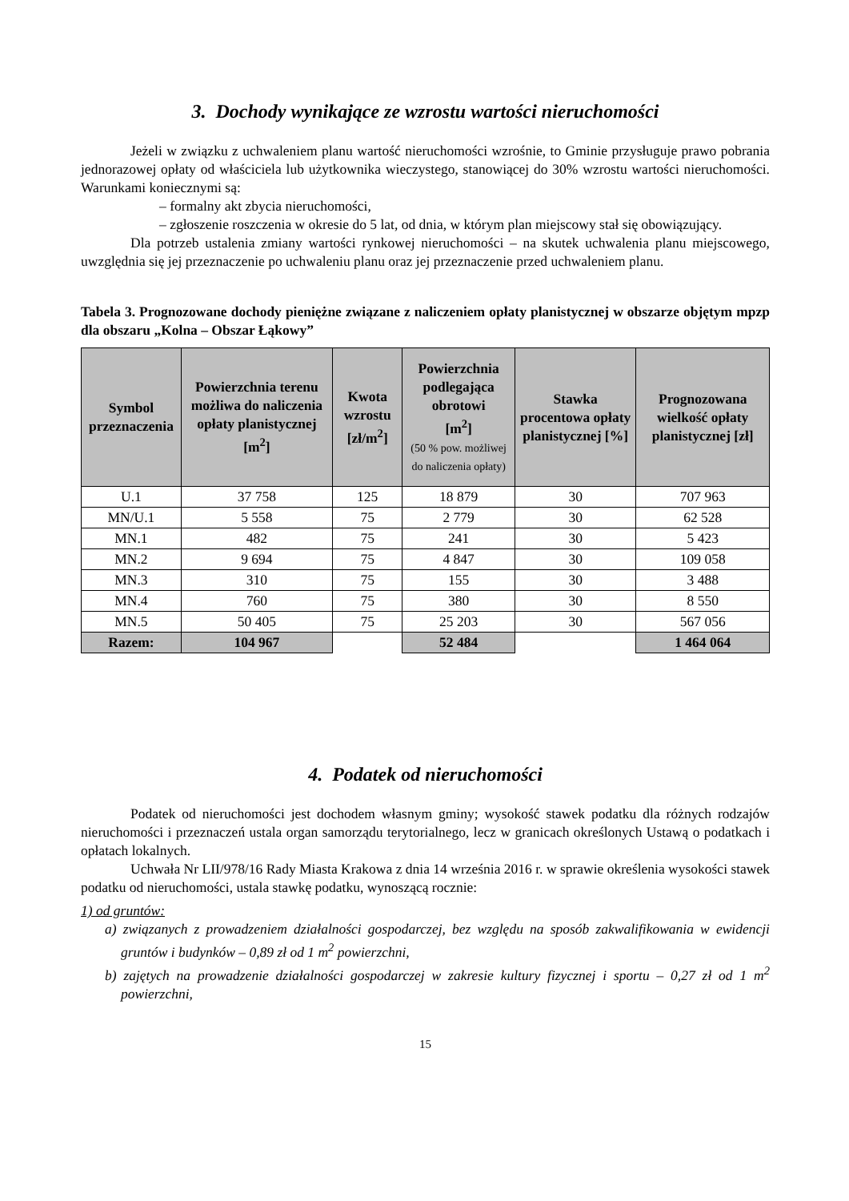3. Dochody wynikające ze wzrostu wartości nieruchomości
Jeżeli w związku z uchwaleniem planu wartość nieruchomości wzrośnie, to Gminie przysługuje prawo pobrania jednorazowej opłaty od właściciela lub użytkownika wieczystego, stanowiącej do 30% wzrostu wartości nieruchomości. Warunkami koniecznymi są:
– formalny akt zbycia nieruchomości,
– zgłoszenie roszczenia w okresie do 5 lat, od dnia, w którym plan miejscowy stał się obowiązujący.
Dla potrzeb ustalenia zmiany wartości rynkowej nieruchomości – na skutek uchwalenia planu miejscowego, uwzględnia się jej przeznaczenie po uchwaleniu planu oraz jej przeznaczenie przed uchwaleniem planu.
Tabela 3. Prognozowane dochody pieniężne związane z naliczeniem opłaty planistycznej w obszarze objętym mpzp dla obszaru „Kolna – Obszar Łąkowy”
| Symbol przeznaczenia | Powierzchnia terenu możliwa do naliczenia opłaty planistycznej [m<sup>2</sup>] | Kwota wzrostu [zł/m<sup>2</sup>] | Powierzchnia podlegająca obrotowi [m<sup>2</sup>] (50 % pow. możliwej do naliczenia opłaty) | Stawka procentowa opłaty planistycznej [%] | Prognozowana wielkość opłaty planistycznej [zł] |
| --- | --- | --- | --- | --- | --- |
| U.1 | 37 758 | 125 | 18 879 | 30 | 707 963 |
| MN/U.1 | 5 558 | 75 | 2 779 | 30 | 62 528 |
| MN.1 | 482 | 75 | 241 | 30 | 5 423 |
| MN.2 | 9 694 | 75 | 4 847 | 30 | 109 058 |
| MN.3 | 310 | 75 | 155 | 30 | 3 488 |
| MN.4 | 760 | 75 | 380 | 30 | 8 550 |
| MN.5 | 50 405 | 75 | 25 203 | 30 | 567 056 |
| Razem: | 104 967 | | 52 484 | | 1 464 064 |
4. Podatek od nieruchomości
Podatek od nieruchomości jest dochodem własnym gminy; wysokość stawek podatku dla różnych rodzajów nieruchomości i przeznaczeń ustala organ samorządu terytorialnego, lecz w granicach określonych Ustawą o podatkach i opłatach lokalnych.
Uchwała Nr LII/978/16 Rady Miasta Krakowa z dnia 14 września 2016 r. w sprawie określenia wysokości stawek podatku od nieruchomości, ustala stawkę podatku, wynoszącą rocznie:
1) od gruntów:
a) związanych z prowadzeniem działalności gospodarczej, bez względu na sposób zakwalifikowania w ewidencji gruntów i budynków – 0,89 zł od 1 m<sup>2</sup> powierzchni,
b) zajętych na prowadzenie działalności gospodarczej w zakresie kultury fizycznej i sportu – 0,27 zł od 1 m<sup>2</sup> powierzchni,
15